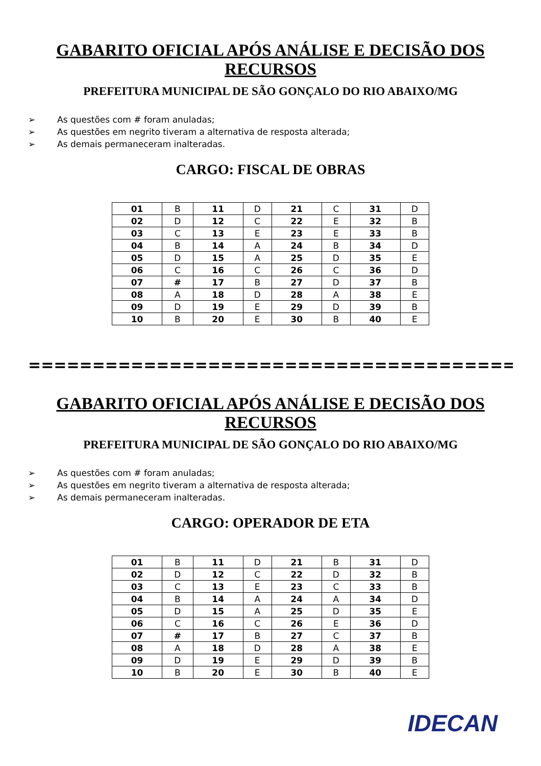GABARITO OFICIAL APÓS ANÁLISE E DECISÃO DOS RECURSOS
PREFEITURA MUNICIPAL DE SÃO GONÇALO DO RIO ABAIXO/MG
➢ As questões com # foram anuladas;
➢ As questões em negrito tiveram a alternativa de resposta alterada;
➢ As demais permaneceram inalteradas.
CARGO: FISCAL DE OBRAS
| 01 | B | 11 | D | 21 | C | 31 | D |
| 02 | D | 12 | C | 22 | E | 32 | B |
| 03 | C | 13 | E | 23 | E | 33 | B |
| 04 | B | 14 | A | 24 | B | 34 | D |
| 05 | D | 15 | A | 25 | D | 35 | E |
| 06 | C | 16 | C | 26 | C | 36 | D |
| 07 | # | 17 | B | 27 | D | 37 | B |
| 08 | A | 18 | D | 28 | A | 38 | E |
| 09 | D | 19 | E | 29 | D | 39 | B |
| 10 | B | 20 | E | 30 | B | 40 | E |
==========================================
GABARITO OFICIAL APÓS ANÁLISE E DECISÃO DOS RECURSOS
PREFEITURA MUNICIPAL DE SÃO GONÇALO DO RIO ABAIXO/MG
➢ As questões com # foram anuladas;
➢ As questões em negrito tiveram a alternativa de resposta alterada;
➢ As demais permaneceram inalteradas.
CARGO: OPERADOR DE ETA
| 01 | B | 11 | D | 21 | B | 31 | D |
| 02 | D | 12 | C | 22 | D | 32 | B |
| 03 | C | 13 | E | 23 | C | 33 | B |
| 04 | B | 14 | A | 24 | A | 34 | D |
| 05 | D | 15 | A | 25 | D | 35 | E |
| 06 | C | 16 | C | 26 | E | 36 | D |
| 07 | # | 17 | B | 27 | C | 37 | B |
| 08 | A | 18 | D | 28 | A | 38 | E |
| 09 | D | 19 | E | 29 | D | 39 | B |
| 10 | B | 20 | E | 30 | B | 40 | E |
IDECAN